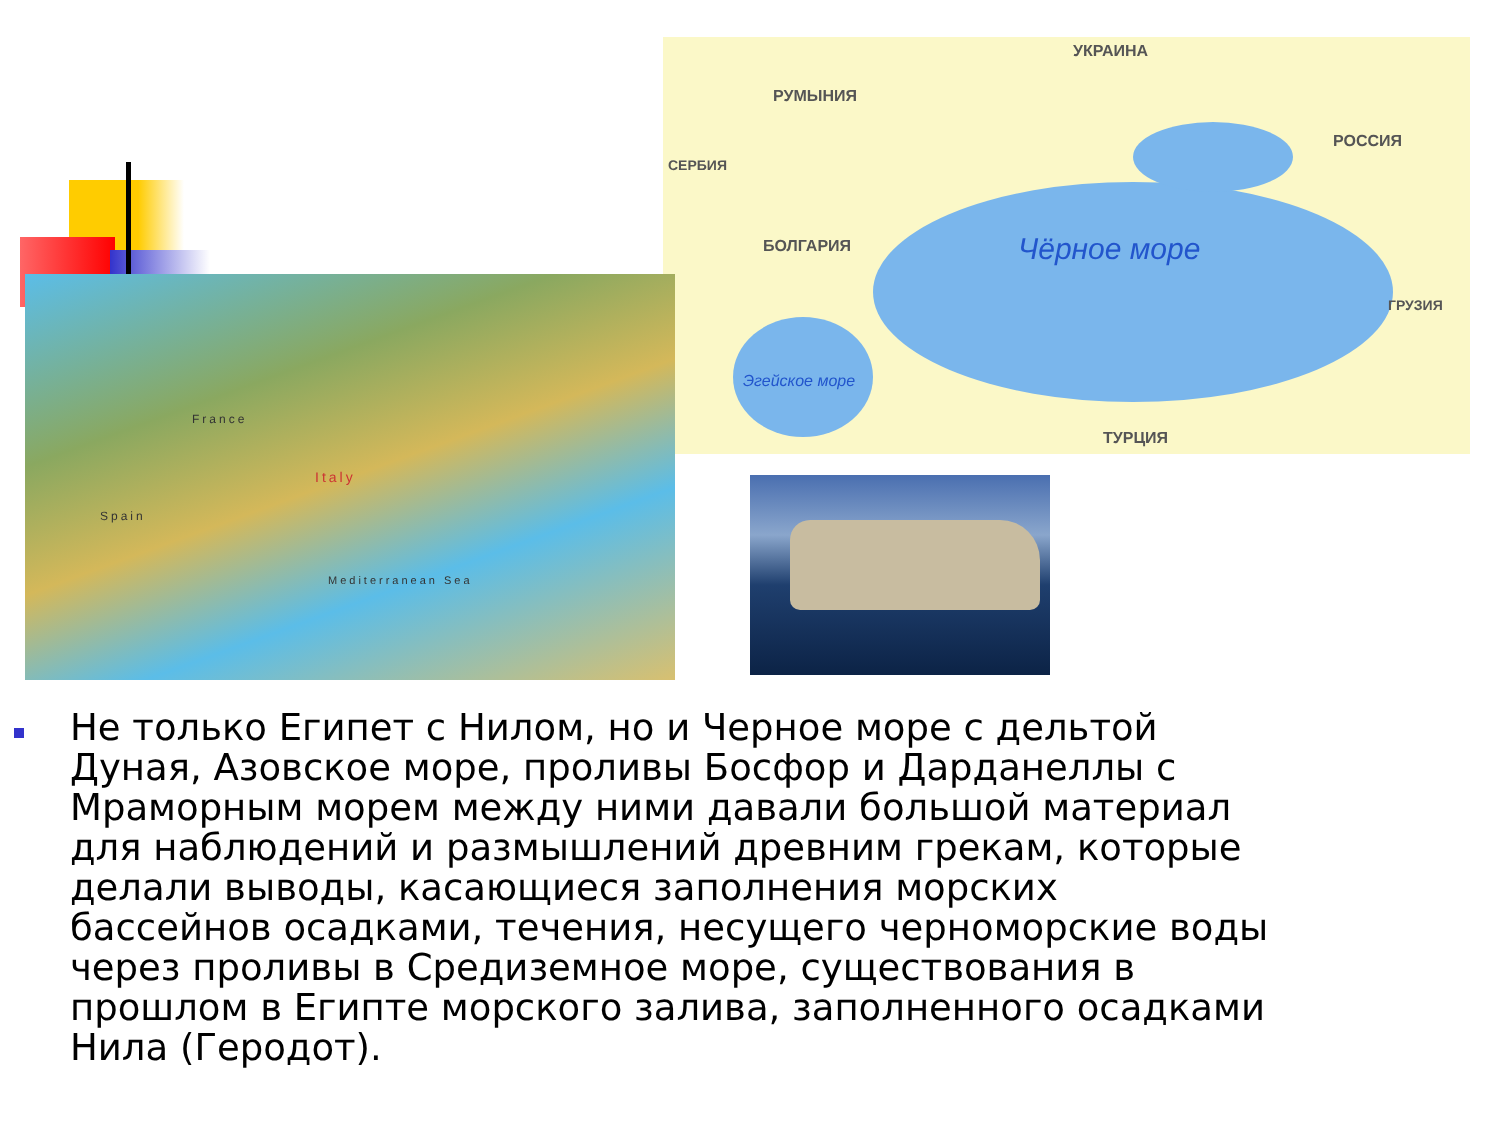УКРАИНА
РУМЫНИЯ
РОССИЯ
СЕРБИЯ
БОЛГАРИЯ Чёрное море
ГРУЗИЯ
Эгейское море
ТУРЦИЯ
France
Italy
Spain
Mediterranean Sea
Не только Египет с Нилом, но и Черное море с дельтой Дуная, Азовское море, проливы Босфор и Дарданеллы с Мраморным морем между ними давали большой материал для наблюдений и размышлений древним грекам, которые делали выводы, касающиеся заполнения морских бассейнов осадками, течения, несущего черноморские воды через проливы в Средиземное море, существования в прошлом в Египте морского залива, заполненного осадками Нила (Геродот).